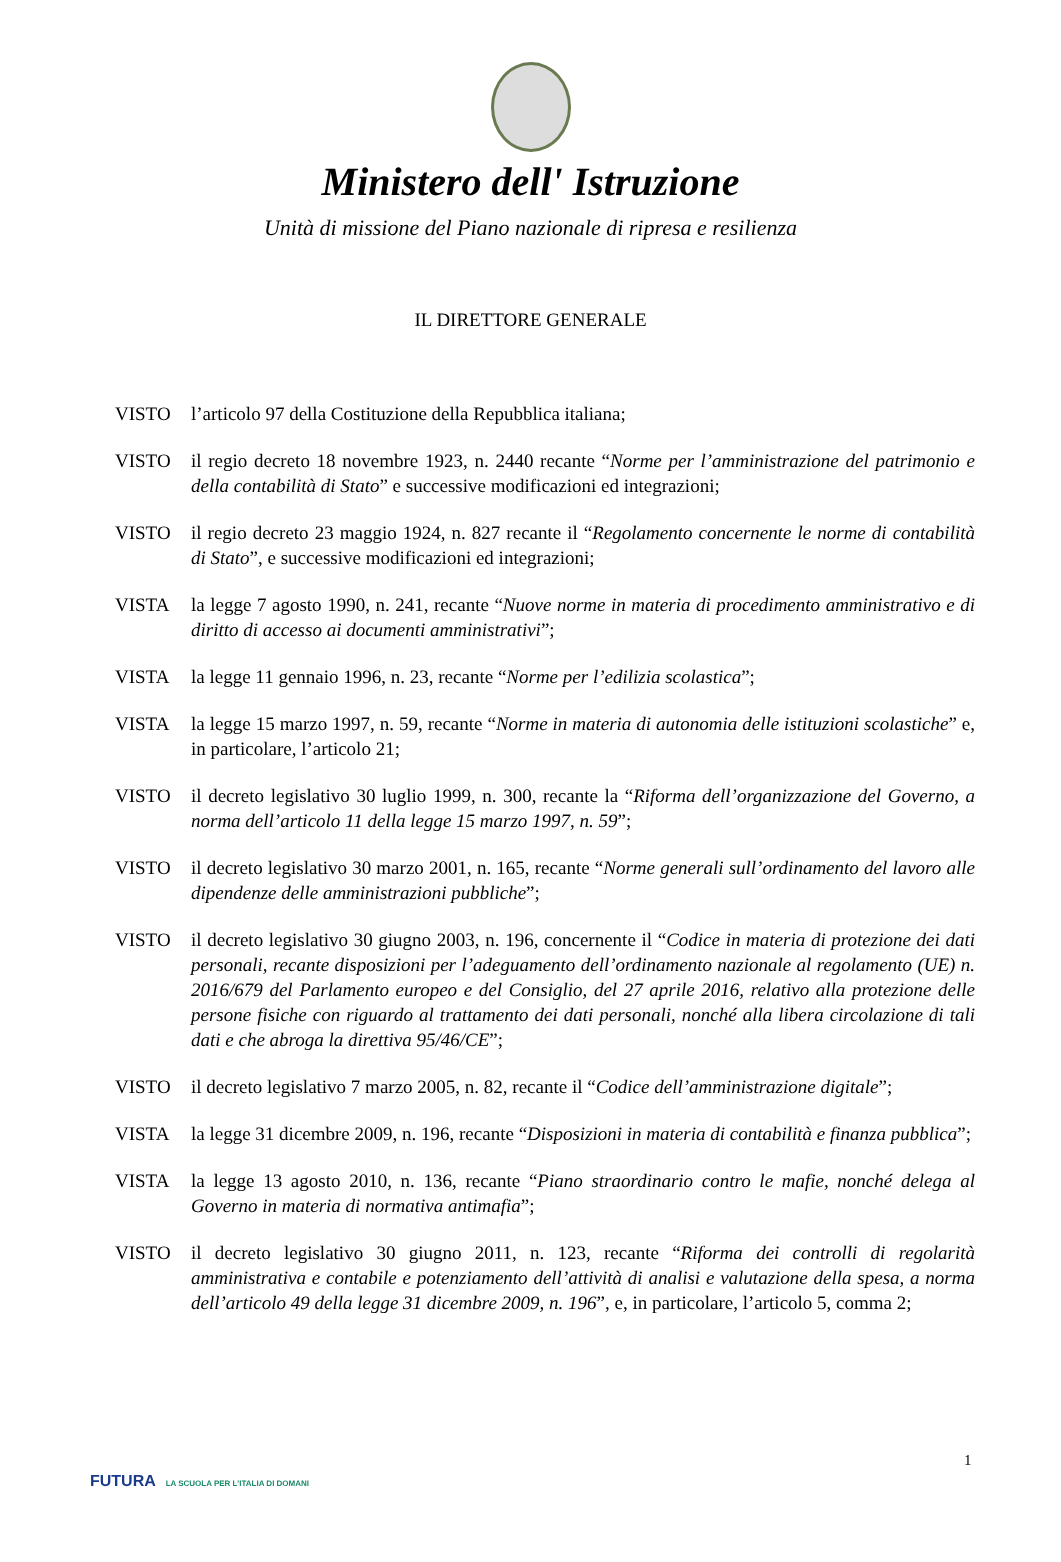Ministero dell' Istruzione
Unità di missione del Piano nazionale di ripresa e resilienza
IL DIRETTORE GENERALE
VISTO l’articolo 97 della Costituzione della Repubblica italiana;
VISTO il regio decreto 18 novembre 1923, n. 2440 recante “Norme per l’amministrazione del patrimonio e della contabilità di Stato” e successive modificazioni ed integrazioni;
VISTO il regio decreto 23 maggio 1924, n. 827 recante il “Regolamento concernente le norme di contabilità di Stato”, e successive modificazioni ed integrazioni;
VISTA la legge 7 agosto 1990, n. 241, recante “Nuove norme in materia di procedimento amministrativo e di diritto di accesso ai documenti amministrativi”;
VISTA la legge 11 gennaio 1996, n. 23, recante “Norme per l’edilizia scolastica”;
VISTA la legge 15 marzo 1997, n. 59, recante “Norme in materia di autonomia delle istituzioni scolastiche” e, in particolare, l’articolo 21;
VISTO il decreto legislativo 30 luglio 1999, n. 300, recante la “Riforma dell’organizzazione del Governo, a norma dell’articolo 11 della legge 15 marzo 1997, n. 59”;
VISTO il decreto legislativo 30 marzo 2001, n. 165, recante “Norme generali sull’ordinamento del lavoro alle dipendenze delle amministrazioni pubbliche”;
VISTO il decreto legislativo 30 giugno 2003, n. 196, concernente il “Codice in materia di protezione dei dati personali, recante disposizioni per l’adeguamento dell’ordinamento nazionale al regolamento (UE) n. 2016/679 del Parlamento europeo e del Consiglio, del 27 aprile 2016, relativo alla protezione delle persone fisiche con riguardo al trattamento dei dati personali, nonché alla libera circolazione di tali dati e che abroga la direttiva 95/46/CE”;
VISTO il decreto legislativo 7 marzo 2005, n. 82, recante il “Codice dell’amministrazione digitale”;
VISTA la legge 31 dicembre 2009, n. 196, recante “Disposizioni in materia di contabilità e finanza pubblica”;
VISTA la legge 13 agosto 2010, n. 136, recante “Piano straordinario contro le mafie, nonché delega al Governo in materia di normativa antimafia”;
VISTO il decreto legislativo 30 giugno 2011, n. 123, recante “Riforma dei controlli di regolarità amministrativa e contabile e potenziamento dell’attività di analisi e valutazione della spesa, a norma dell’articolo 49 della legge 31 dicembre 2009, n. 196”, e, in particolare, l’articolo 5, comma 2;
1
FUTURA LA SCUOLA PER L’ITALIA DI DOMANI